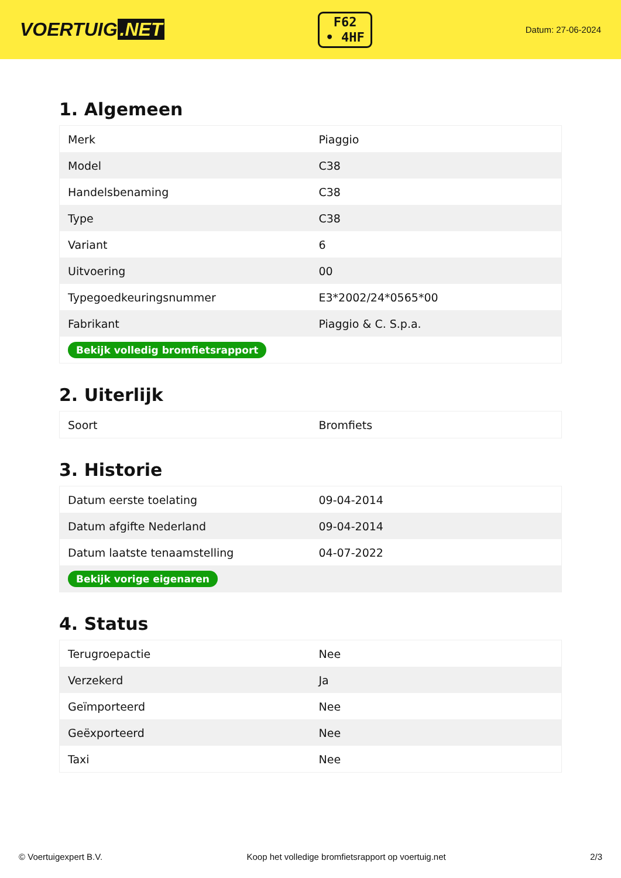VOERTUIG.NET
F62
• 4HF
Datum: 27-06-2024
1. Algemeen
| Merk | Piaggio |
| Model | C38 |
| Handelsbenaming | C38 |
| Type | C38 |
| Variant | 6 |
| Uitvoering | 00 |
| Typegoedkeuringsnummer | E3*2002/24*0565*00 |
| Fabrikant | Piaggio & C. S.p.a. |
| Bekijk volledig bromfietsrapport | |
2. Uiterlijk
| Soort | Bromfiets |
3. Historie
| Datum eerste toelating | 09-04-2014 |
| Datum afgifte Nederland | 09-04-2014 |
| Datum laatste tenaamstelling | 04-07-2022 |
| Bekijk vorige eigenaren | |
4. Status
| Terugroepactie | Nee |
| Verzekerd | Ja |
| Geïmporteerd | Nee |
| Geëxporteerd | Nee |
| Taxi | Nee |
© Voertuigexpert B.V. Koop het volledige bromfietsrapport op voertuig.net 2/3